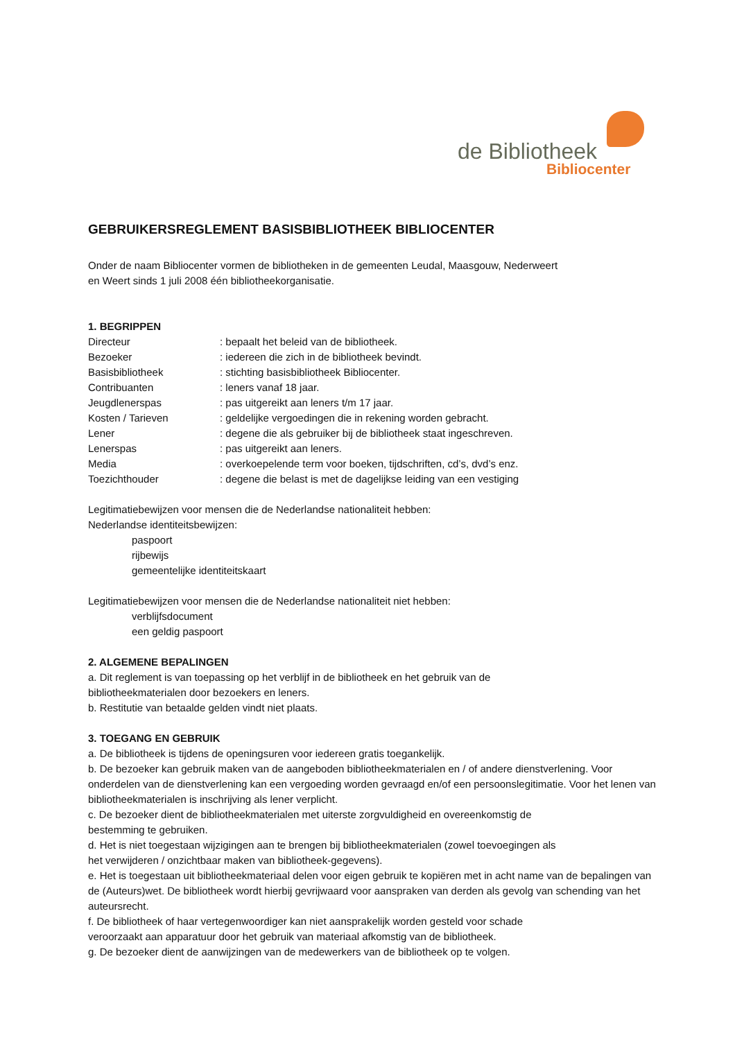de Bibliotheek
Bibliocenter
GEBRUIKERSREGLEMENT BASISBIBLIOTHEEK BIBLIOCENTER
Onder de naam Bibliocenter vormen de bibliotheken in de gemeenten Leudal, Maasgouw, Nederweert
en Weert sinds 1 juli 2008 één bibliotheekorganisatie.
1. BEGRIPPEN
Directeur: bepaalt het beleid van de bibliotheek.
Bezoeker: iedereen die zich in de bibliotheek bevindt.
Basisbibliotheek: stichting basisbibliotheek Bibliocenter.
Contribuanten: leners vanaf 18 jaar.
Jeugdlenerspas: pas uitgereikt aan leners t/m 17 jaar.
Kosten / Tarieven: geldelijke vergoedingen die in rekening worden gebracht.
Lener: degene die als gebruiker bij de bibliotheek staat ingeschreven.
Lenerspas: pas uitgereikt aan leners.
Media: overkoepelende term voor boeken, tijdschriften, cd’s, dvd’s enz.
Toezichthouder: degene die belast is met de dagelijkse leiding van een vestiging
Legitimatiebewijzen voor mensen die de Nederlandse nationaliteit hebben:
Nederlandse identiteitsbewijzen:
paspoort
rijbewijs
gemeentelijke identiteitskaart
Legitimatiebewijzen voor mensen die de Nederlandse nationaliteit niet hebben:
verblijfsdocument
een geldig paspoort
2. ALGEMENE BEPALINGEN
a. Dit reglement is van toepassing op het verblijf in de bibliotheek en het gebruik van de
bibliotheekmaterialen door bezoekers en leners.
b. Restitutie van betaalde gelden vindt niet plaats.
3. TOEGANG EN GEBRUIK
a. De bibliotheek is tijdens de openingsuren voor iedereen gratis toegankelijk.
b. De bezoeker kan gebruik maken van de aangeboden bibliotheekmaterialen en / of andere dienstverlening. Voor onderdelen van de dienstverlening kan een vergoeding worden gevraagd en/of een persoonslegitimatie. Voor het lenen van bibliotheekmaterialen is inschrijving als lener verplicht.
c. De bezoeker dient de bibliotheekmaterialen met uiterste zorgvuldigheid en overeenkomstig de
bestemming te gebruiken.
d. Het is niet toegestaan wijzigingen aan te brengen bij bibliotheekmaterialen (zowel toevoegingen als
het verwijderen / onzichtbaar maken van bibliotheek-gegevens).
e. Het is toegestaan uit bibliotheekmateriaal delen voor eigen gebruik te kopiëren met in acht name van de bepalingen van de (Auteurs)wet. De bibliotheek wordt hierbij gevrijwaard voor aanspraken van derden als gevolg van schending van het auteursrecht.
f. De bibliotheek of haar vertegenwoordiger kan niet aansprakelijk worden gesteld voor schade
veroorzaakt aan apparatuur door het gebruik van materiaal afkomstig van de bibliotheek.
g. De bezoeker dient de aanwijzingen van de medewerkers van de bibliotheek op te volgen.